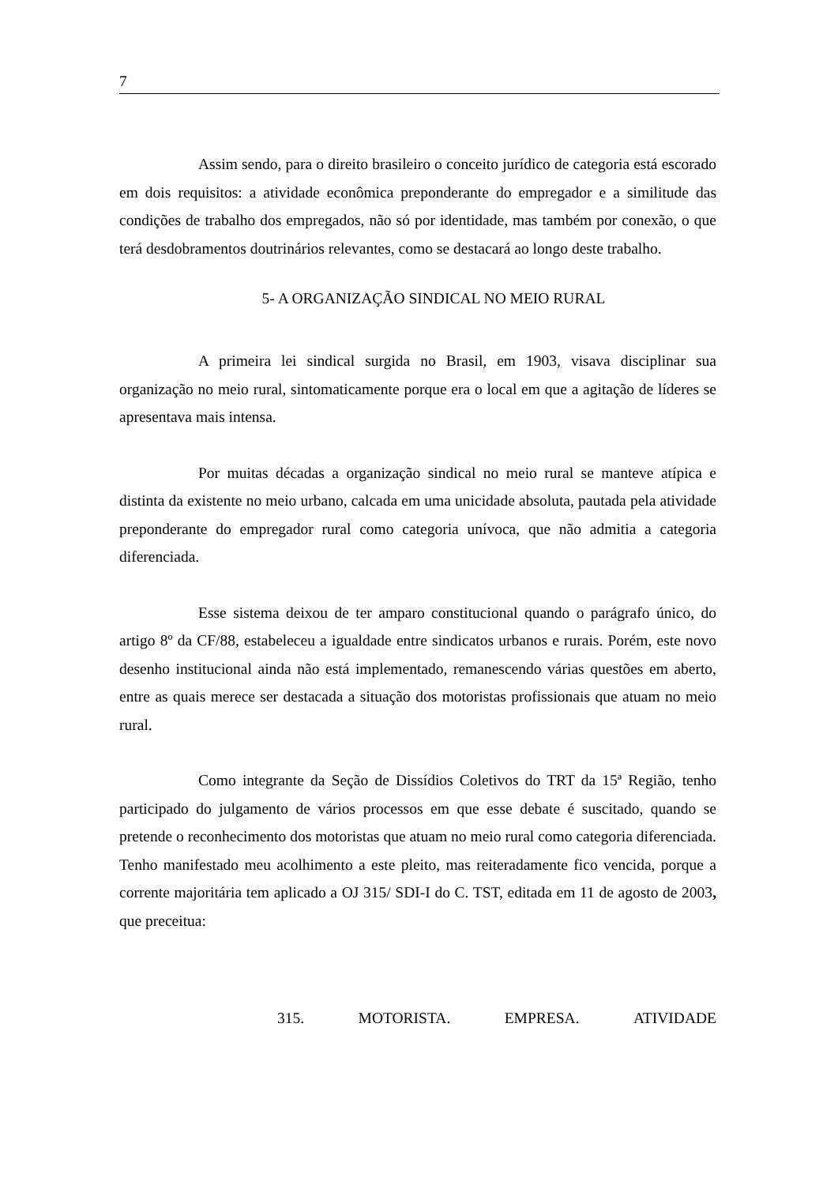7
Assim sendo, para o direito brasileiro o conceito jurídico de categoria está escorado em dois requisitos: a atividade econômica preponderante do empregador e a similitude das condições de trabalho dos empregados, não só por identidade, mas também por conexão, o que terá desdobramentos doutrinários relevantes, como se destacará ao longo deste trabalho.
5- A ORGANIZAÇÃO SINDICAL NO MEIO RURAL
A primeira lei sindical surgida no Brasil, em 1903, visava disciplinar sua organização no meio rural, sintomaticamente porque era o local em que a agitação de líderes se apresentava mais intensa.
Por muitas décadas a organização sindical no meio rural se manteve atípica e distinta da existente no meio urbano, calcada em uma unicidade absoluta, pautada pela atividade preponderante do empregador rural como categoria unívoca, que não admitia a categoria diferenciada.
Esse sistema deixou de ter amparo constitucional quando o parágrafo único, do artigo 8º da CF/88, estabeleceu a igualdade entre sindicatos urbanos e rurais. Porém, este novo desenho institucional ainda não está implementado, remanescendo várias questões em aberto, entre as quais merece ser destacada a situação dos motoristas profissionais que atuam no meio rural.
Como integrante da Seção de Dissídios Coletivos do TRT da 15ª Região, tenho participado do julgamento de vários processos em que esse debate é suscitado, quando se pretende o reconhecimento dos motoristas que atuam no meio rural como categoria diferenciada. Tenho manifestado meu acolhimento a este pleito, mas reiteradamente fico vencida, porque a corrente majoritária tem aplicado a OJ 315/ SDI-I do C. TST, editada em 11 de agosto de 2003, que preceitua:
315. MOTORISTA. EMPRESA. ATIVIDADE